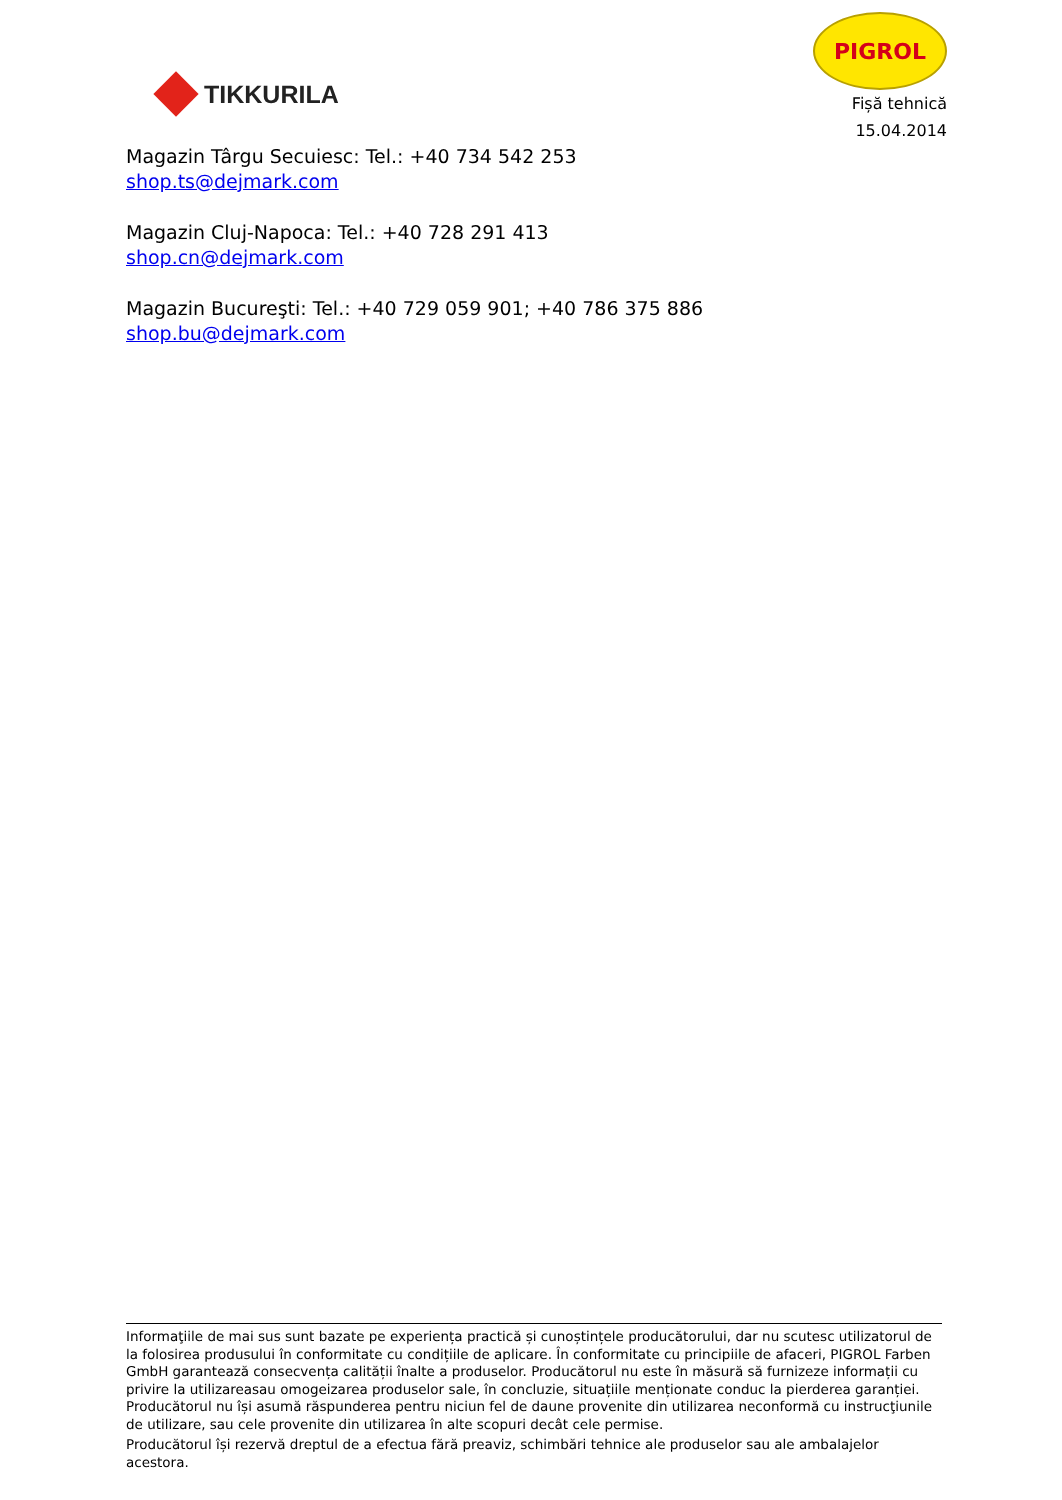TIKKURILA
PIGROL
Fișă tehnică
15.04.2014
Magazin Târgu Secuiesc: Tel.: +40 734 542 253
shop.ts@dejmark.com
Magazin Cluj-Napoca: Tel.: +40 728 291 413
shop.cn@dejmark.com
Magazin Bucureşti: Tel.: +40 729 059 901; +40 786 375 886
shop.bu@dejmark.com
Informaţiile de mai sus sunt bazate pe experiența practică și cunoștințele producătorului, dar nu scutesc utilizatorul de la folosirea produsului în conformitate cu condițiile de aplicare. În conformitate cu principiile de afaceri, PIGROL Farben GmbH garantează consecvența calității înalte a produselor. Producătorul nu este în măsură să furnizeze informații cu privire la utilizareasau omogeizarea produselor sale, în concluzie, situațiile menționate conduc la pierderea garanției. Producătorul nu își asumă răspunderea pentru niciun fel de daune provenite din utilizarea neconformă cu instrucţiunile de utilizare, sau cele provenite din utilizarea în alte scopuri decât cele permise.
Producătorul își rezervă dreptul de a efectua fără preaviz, schimbări tehnice ale produselor sau ale ambalajelor acestora.